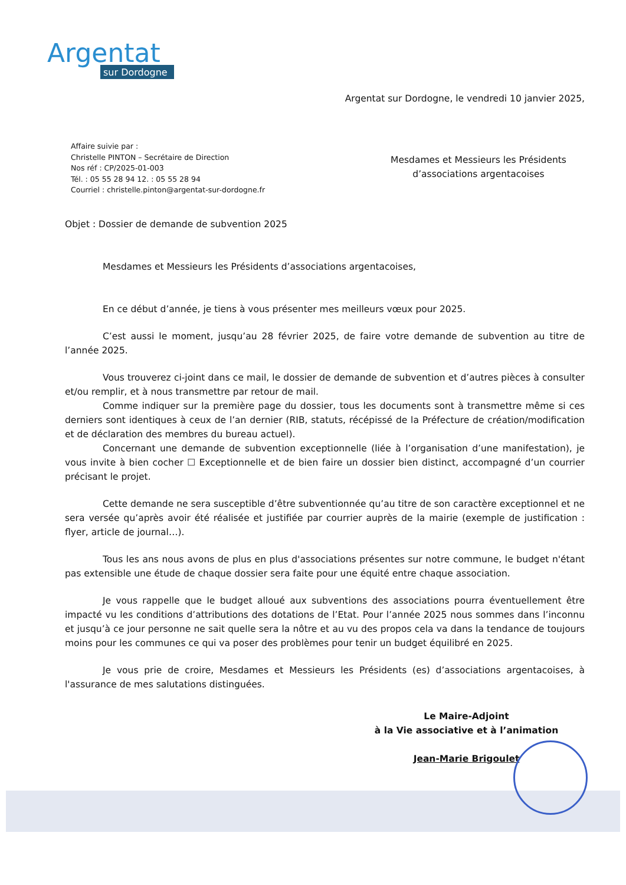Argentat
sur Dordogne
Argentat sur Dordogne, le vendredi 10 janvier 2025,
Affaire suivie par :
Christelle PINTON – Secrétaire de Direction
Nos réf : CP/2025-01-003
Tél. : 05 55 28 94 12. : 05 55 28 94
Courriel : christelle.pinton@argentat-sur-dordogne.fr
Mesdames et Messieurs les Présidents
d’associations argentacoises
Objet : Dossier de demande de subvention 2025
Mesdames et Messieurs les Présidents d’associations argentacoises,
En ce début d’année, je tiens à vous présenter mes meilleurs vœux pour 2025.
C’est aussi le moment, jusqu’au 28 février 2025, de faire votre demande de subvention au titre de l’année 2025.
Vous trouverez ci-joint dans ce mail, le dossier de demande de subvention et d’autres pièces à consulter et/ou remplir, et à nous transmettre par retour de mail.
Comme indiquer sur la première page du dossier, tous les documents sont à transmettre même si ces derniers sont identiques à ceux de l’an dernier (RIB, statuts, récépissé de la Préfecture de création/modification et de déclaration des membres du bureau actuel).
Concernant une demande de subvention exceptionnelle (liée à l’organisation d’une manifestation), je vous invite à bien cocher ☐ Exceptionnelle et de bien faire un dossier bien distinct, accompagné d’un courrier précisant le projet.
Cette demande ne sera susceptible d’être subventionnée qu’au titre de son caractère exceptionnel et ne sera versée qu’après avoir été réalisée et justifiée par courrier auprès de la mairie (exemple de justification : flyer, article de journal…).
Tous les ans nous avons de plus en plus d'associations présentes sur notre commune, le budget n'étant pas extensible une étude de chaque dossier sera faite pour une équité entre chaque association.
Je vous rappelle que le budget alloué aux subventions des associations pourra éventuellement être impacté vu les conditions d’attributions des dotations de l’Etat. Pour l’année 2025 nous sommes dans l’inconnu et jusqu’à ce jour personne ne sait quelle sera la nôtre et au vu des propos cela va dans la tendance de toujours moins pour les communes ce qui va poser des problèmes pour tenir un budget équilibré en 2025.
Je vous prie de croire, Mesdames et Messieurs les Présidents (es) d’associations argentacoises, à l'assurance de mes salutations distinguées.
Le Maire-Adjoint
à la Vie associative et à l’animation
Jean-Marie Brigoulet